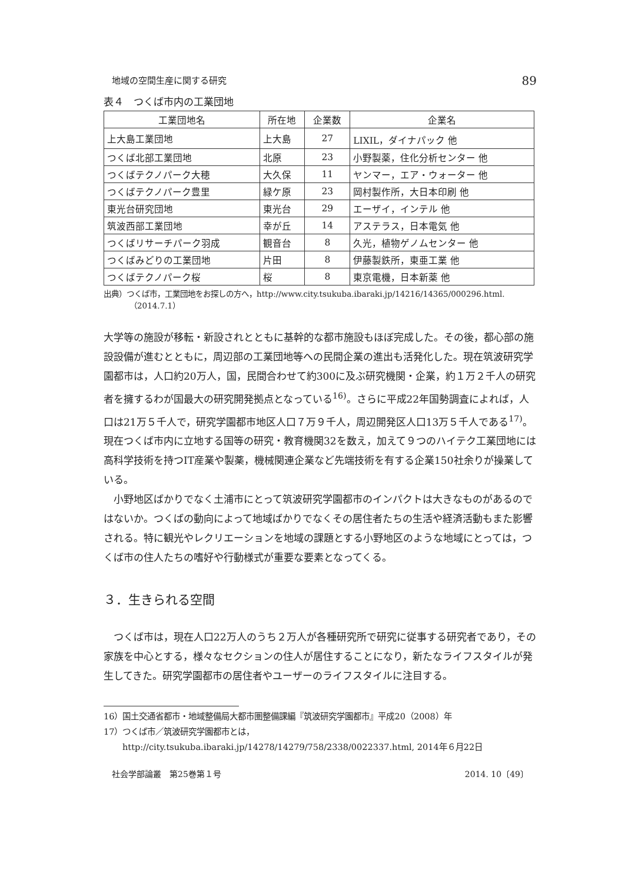地域の空間生産に関する研究 89
表４　つくば市内の工業団地
| 工業団地名 | 所在地 | 企業数 | 企業名 |
| --- | --- | --- | --- |
| 上大島工業団地 | 上大島 | 27 | LIXIL，ダイナパック 他 |
| つくば北部工業団地 | 北原 | 23 | 小野製薬，住化分析センター 他 |
| つくばテクノパーク大穂 | 大久保 | 11 | ヤンマー，エア・ウォーター 他 |
| つくばテクノパーク豊里 | 緑ケ原 | 23 | 岡村製作所，大日本印刷 他 |
| 東光台研究団地 | 東光台 | 29 | エーザイ，インテル 他 |
| 筑波西部工業団地 | 幸が丘 | 14 | アステラス，日本電気 他 |
| つくばリサーチパーク羽成 | 観音台 | 8 | 久光，植物ゲノムセンター 他 |
| つくばみどりの工業団地 | 片田 | 8 | 伊藤製鉄所，東亜工業 他 |
| つくばテクノパーク桜 | 桜 | 8 | 東京電機，日本新薬 他 |
出典）つくば市，工業団地をお探しの方へ，http://www.city.tsukuba.ibaraki.jp/14216/14365/000296.html.（2014.7.1）
大学等の施設が移転・新設されとともに基幹的な都市施設もほぼ完成した。その後，都心部の施設設備が進むとともに，周辺部の工業団地等への民間企業の進出も活発化した。現在筑波研究学園都市は，人口約20万人，国，民間合わせて約300に及ぶ研究機関・企業，約１万２千人の研究者を擁するわが国最大の研究開発拠点となっている<sup>16)</sup>。さらに平成22年国勢調査によれば，人口は21万５千人で，研究学園都市地区人口７万９千人，周辺開発区人口13万５千人である<sup>17)</sup>。現在つくば市内に立地する国等の研究・教育機関32を数え，加えて９つのハイテク工業団地には高科学技術を持つIT産業や製薬，機械関連企業など先端技術を有する企業150社余りが操業している。
　小野地区ばかりでなく土浦市にとって筑波研究学園都市のインパクトは大きなものがあるのではないか。つくばの動向によって地域ばかりでなくその居住者たちの生活や経済活動もまた影響される。特に観光やレクリエーションを地域の課題とする小野地区のような地域にとっては，つくば市の住人たちの嗜好や行動様式が重要な要素となってくる。
３．生きられる空間
　つくば市は，現在人口22万人のうち２万人が各種研究所で研究に従事する研究者であり，その家族を中心とする，様々なセクションの住人が居住することになり，新たなライフスタイルが発生してきた。研究学園都市の居住者やユーザーのライフスタイルに注目する。
16）国土交通省都市・地域整備局大都市圏整備課編『筑波研究学園都市』平成20（2008）年
17）つくば市／筑波研究学園都市とは，http://city.tsukuba.ibaraki.jp/14278/14279/758/2338/0022337.html, 2014年６月22日
社会学部論叢　第25巻第１号 2014. 10〔49〕